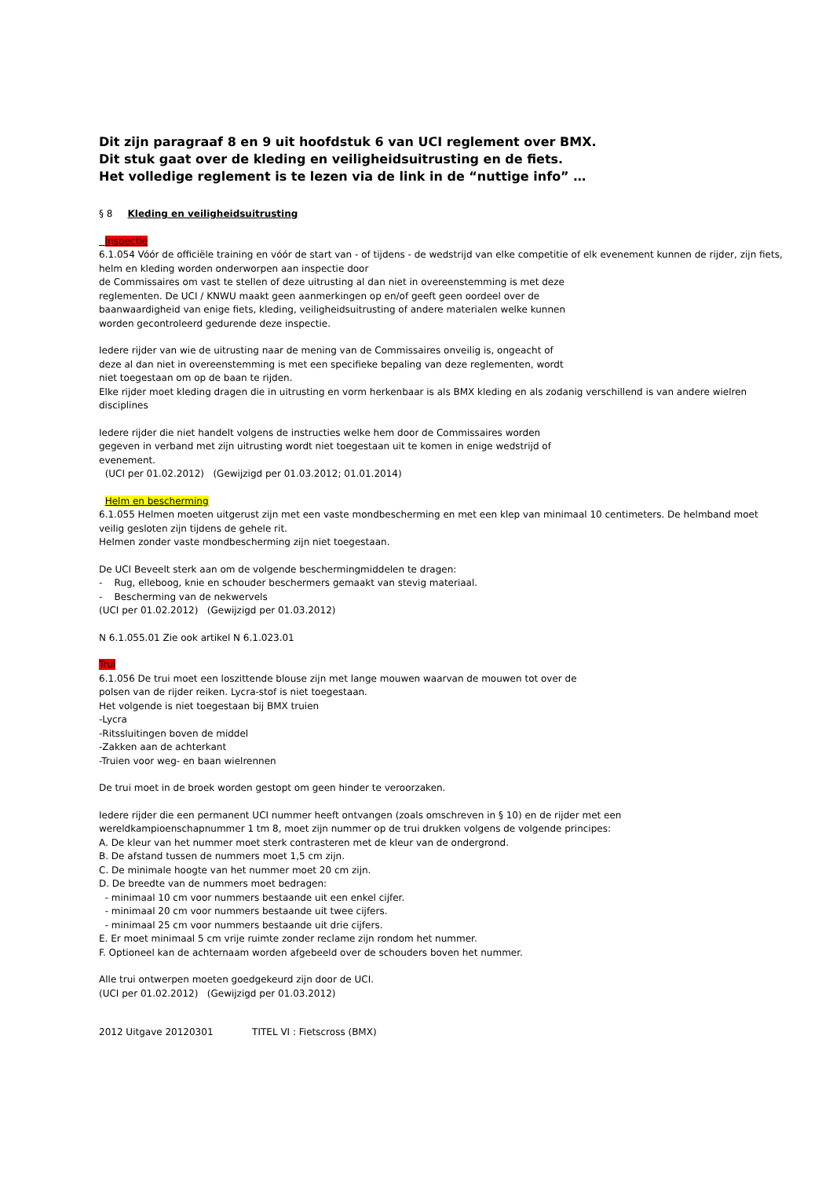Dit zijn paragraaf 8 en 9 uit hoofdstuk 6 van UCI reglement over BMX.
Dit stuk gaat over de kleding en veiligheidsuitrusting en de fiets.
Het volledige reglement is te lezen via de link in de “nuttige info” …
§ 8 Kleding en veiligheidsuitrusting
Inspectie
6.1.054 Vóór de officiële training en vóór de start van - of tijdens - de wedstrijd van elke competitie of elk evenement kunnen de rijder, zijn fiets, helm en kleding worden onderworpen aan inspectie door
de Commissaires om vast te stellen of deze uitrusting al dan niet in overeenstemming is met deze
reglementen. De UCI / KNWU maakt geen aanmerkingen op en/of geeft geen oordeel over de
baanwaardigheid van enige fiets, kleding, veiligheidsuitrusting of andere materialen welke kunnen
worden gecontroleerd gedurende deze inspectie.
Iedere rijder van wie de uitrusting naar de mening van de Commissaires onveilig is, ongeacht of
deze al dan niet in overeenstemming is met een specifieke bepaling van deze reglementen, wordt
niet toegestaan om op de baan te rijden.
Elke rijder moet kleding dragen die in uitrusting en vorm herkenbaar is als BMX kleding en als zodanig verschillend is van andere wielren disciplines
Iedere rijder die niet handelt volgens de instructies welke hem door de Commissaires worden
gegeven in verband met zijn uitrusting wordt niet toegestaan uit te komen in enige wedstrijd of
evenement.
(UCI per 01.02.2012) (Gewijzigd per 01.03.2012; 01.01.2014)
Helm en bescherming
6.1.055 Helmen moeten uitgerust zijn met een vaste mondbescherming en met een klep van minimaal 10 centimeters. De helmband moet veilig gesloten zijn tijdens de gehele rit.
Helmen zonder vaste mondbescherming zijn niet toegestaan.
De UCI Beveelt sterk aan om de volgende beschermingmiddelen te dragen:
- Rug, elleboog, knie en schouder beschermers gemaakt van stevig materiaal.
- Bescherming van de nekwervels
(UCI per 01.02.2012) (Gewijzigd per 01.03.2012)
N 6.1.055.01 Zie ook artikel N 6.1.023.01
Trui
6.1.056 De trui moet een loszittende blouse zijn met lange mouwen waarvan de mouwen tot over de
polsen van de rijder reiken. Lycra-stof is niet toegestaan.
Het volgende is niet toegestaan bij BMX truien
-Lycra
-Ritssluitingen boven de middel
-Zakken aan de achterkant
-Truien voor weg- en baan wielrennen
De trui moet in de broek worden gestopt om geen hinder te veroorzaken.
Iedere rijder die een permanent UCI nummer heeft ontvangen (zoals omschreven in § 10) en de rijder met een
wereldkampioenschapnummer 1 tm 8, moet zijn nummer op de trui drukken volgens de volgende principes:
A. De kleur van het nummer moet sterk contrasteren met de kleur van de ondergrond.
B. De afstand tussen de nummers moet 1,5 cm zijn.
C. De minimale hoogte van het nummer moet 20 cm zijn.
D. De breedte van de nummers moet bedragen:
- minimaal 10 cm voor nummers bestaande uit een enkel cijfer.
- minimaal 20 cm voor nummers bestaande uit twee cijfers.
- minimaal 25 cm voor nummers bestaande uit drie cijfers.
E. Er moet minimaal 5 cm vrije ruimte zonder reclame zijn rondom het nummer.
F. Optioneel kan de achternaam worden afgebeeld over de schouders boven het nummer.
Alle trui ontwerpen moeten goedgekeurd zijn door de UCI.
(UCI per 01.02.2012) (Gewijzigd per 01.03.2012)
2012 Uitgave 20120301 TITEL VI : Fietscross (BMX)